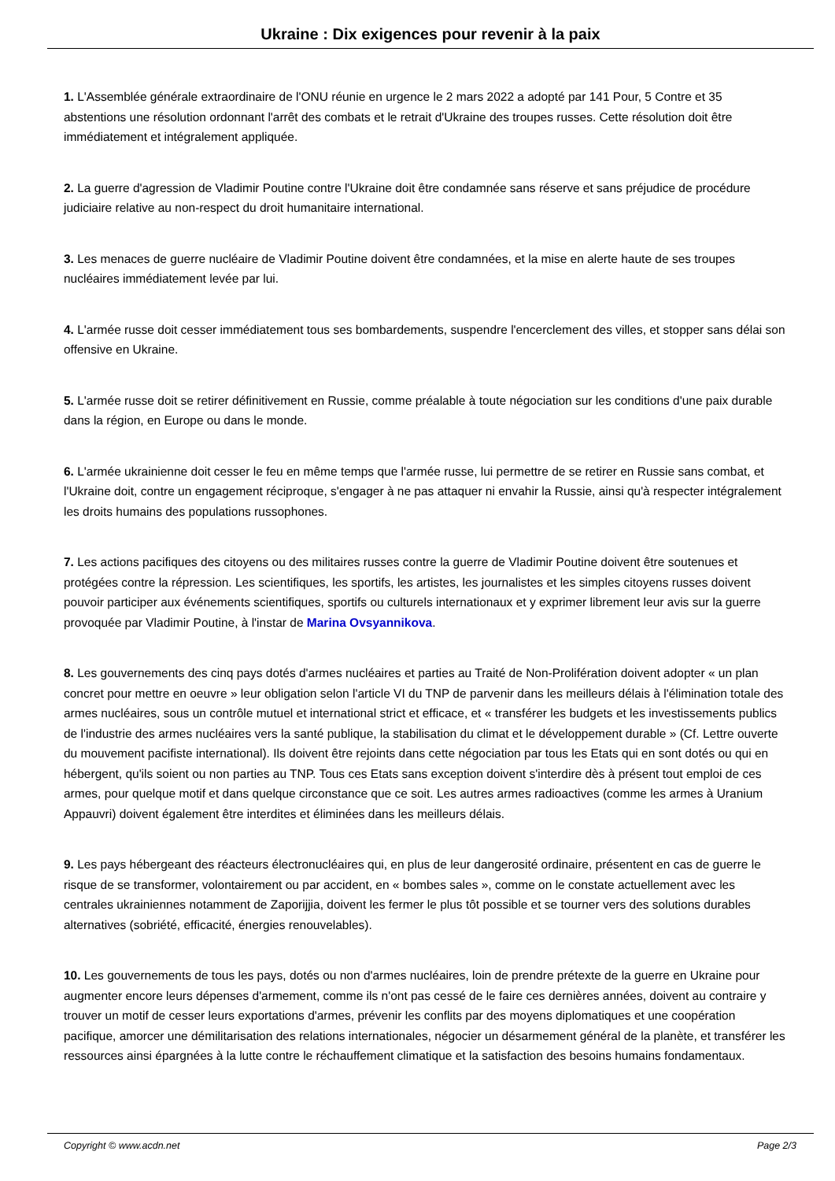Ukraine : Dix exigences pour revenir à la paix
1. L'Assemblée générale extraordinaire de l'ONU réunie en urgence le 2 mars 2022 a adopté par 141 Pour, 5 Contre et 35 abstentions une résolution ordonnant l'arrêt des combats et le retrait d'Ukraine des troupes russes. Cette résolution doit être immédiatement et intégralement appliquée.
2. La guerre d'agression de Vladimir Poutine contre l'Ukraine doit être condamnée sans réserve et sans préjudice de procédure judiciaire relative au non-respect du droit humanitaire international.
3. Les menaces de guerre nucléaire de Vladimir Poutine doivent être condamnées, et la mise en alerte haute de ses troupes nucléaires immédiatement levée par lui.
4. L'armée russe doit cesser immédiatement tous ses bombardements, suspendre l'encerclement des villes, et stopper sans délai son offensive en Ukraine.
5. L'armée russe doit se retirer définitivement en Russie, comme préalable à toute négociation sur les conditions d'une paix durable dans la région, en Europe ou dans le monde.
6. L'armée ukrainienne doit cesser le feu en même temps que l'armée russe, lui permettre de se retirer en Russie sans combat, et l'Ukraine doit, contre un engagement réciproque, s'engager à ne pas attaquer ni envahir la Russie, ainsi qu'à respecter intégralement les droits humains des populations russophones.
7. Les actions pacifiques des citoyens ou des militaires russes contre la guerre de Vladimir Poutine doivent être soutenues et protégées contre la répression. Les scientifiques, les sportifs, les artistes, les journalistes et les simples citoyens russes doivent pouvoir participer aux événements scientifiques, sportifs ou culturels internationaux et y exprimer librement leur avis sur la guerre provoquée par Vladimir Poutine, à l'instar de Marina Ovsyannikova.
8. Les gouvernements des cinq pays dotés d'armes nucléaires et parties au Traité de Non-Prolifération doivent adopter « un plan concret pour mettre en oeuvre » leur obligation selon l'article VI du TNP de parvenir dans les meilleurs délais à l'élimination totale des armes nucléaires, sous un contrôle mutuel et international strict et efficace, et « transférer les budgets et les investissements publics de l'industrie des armes nucléaires vers la santé publique, la stabilisation du climat et le développement durable » (Cf. Lettre ouverte du mouvement pacifiste international). Ils doivent être rejoints dans cette négociation par tous les Etats qui en sont dotés ou qui en hébergent, qu'ils soient ou non parties au TNP. Tous ces Etats sans exception doivent s'interdire dès à présent tout emploi de ces armes, pour quelque motif et dans quelque circonstance que ce soit. Les autres armes radioactives (comme les armes à Uranium Appauvri) doivent également être interdites et éliminées dans les meilleurs délais.
9. Les pays hébergeant des réacteurs électronucléaires qui, en plus de leur dangerosité ordinaire, présentent en cas de guerre le risque de se transformer, volontairement ou par accident, en « bombes sales », comme on le constate actuellement avec les centrales ukrainiennes notamment de Zaporijjia, doivent les fermer le plus tôt possible et se tourner vers des solutions durables alternatives (sobriété, efficacité, énergies renouvelables).
10. Les gouvernements de tous les pays, dotés ou non d'armes nucléaires, loin de prendre prétexte de la guerre en Ukraine pour augmenter encore leurs dépenses d'armement, comme ils n'ont pas cessé de le faire ces dernières années, doivent au contraire y trouver un motif de cesser leurs exportations d'armes, prévenir les conflits par des moyens diplomatiques et une coopération pacifique, amorcer une démilitarisation des relations internationales, négocier un désarmement général de la planète, et transférer les ressources ainsi épargnées à la lutte contre le réchauffement climatique et la satisfaction des besoins humains fondamentaux.
Copyright © www.acdn.net Page 2/3